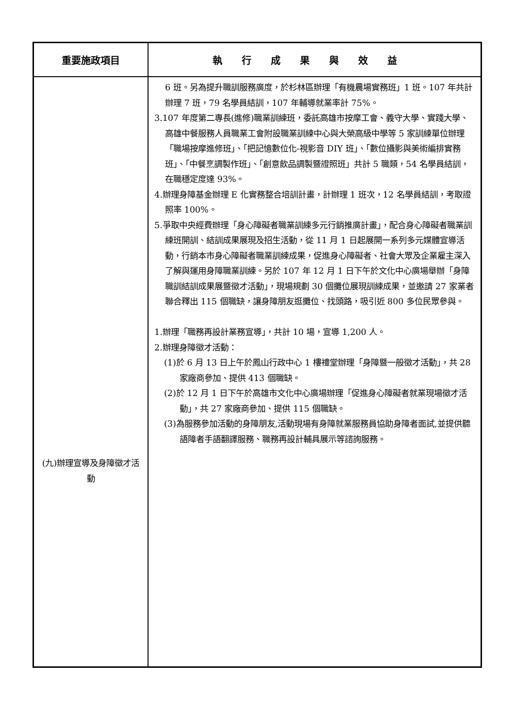| 重要施政項目 | 執行成果與效益 |
| --- | --- |
| (九)辦理宣導及身障徵才活動 | 6 班。另為提升職訓服務廣度，於杉林區辦理「有機農場實務班」1 班。107 年共計辦理 7 班，79 名學員結訓，107 年輔導就業率計 75%。 3.107 年度第二專長(進修)職業訓練班，委託高雄市按摩工會、義守大學、實踐大學、高雄中餐服務人員職業工會附設職業訓練中心與大榮高級中學等 5 家訓練單位辦理「職場按摩進修班」、「把記憶數位化-視影音 DIY 班」、「數位攝影與美術編排實務班」、「中餐烹調製作班」、「創意飲品調製暨證照班」共計 5 職類，54 名學員結訓，在職穩定度達 93%。 4.辦理身障基金辦理 E 化實務整合培訓計畫，計辦理 1 班次，12 名學員結訓，考取證照率 100%。 5.爭取中央經費辦理「身心障礙者職業訓練多元行銷推廣計畫」，配合身心障礙者職業訓練班開訓、結訓成果展現及招生活動，從 11 月 1 日起展開一系列多元媒體宣導活動，行銷本市身心障礙者職業訓練成果，促進身心障礙者、社會大眾及企業雇主深入了解與運用身障職業訓練。另於 107 年 12 月 1 日下午於文化中心廣場舉辦「身障職訓結訓成果展暨徵才活動」，現場規劃 30 個攤位展現訓練成果，並邀請 27 家業者聯合釋出 115 個職缺，讓身障朋友逛攤位、找頭路，吸引近 800 多位民眾參與。 1.辦理「職務再設計業務宣導」，共計 10 場，宣導 1,200 人。 2.辦理身障徵才活動： (1)於 6 月 13 日上午於鳳山行政中心 1 樓禮堂辦理「身障暨一般徵才活動」，共 28 家廠商參加、提供 413 個職缺。 (2)於 12 月 1 日下午於高雄市文化中心廣場辦理「促進身心障礙者就業現場徵才活動」，共 27 家廠商參加、提供 115 個職缺。 (3)為服務參加活動的身障朋友,活動現場有身障就業服務員協助身障者面試,並提供聽語障者手語翻譯服務、職務再設計輔具展示等諮詢服務。 |